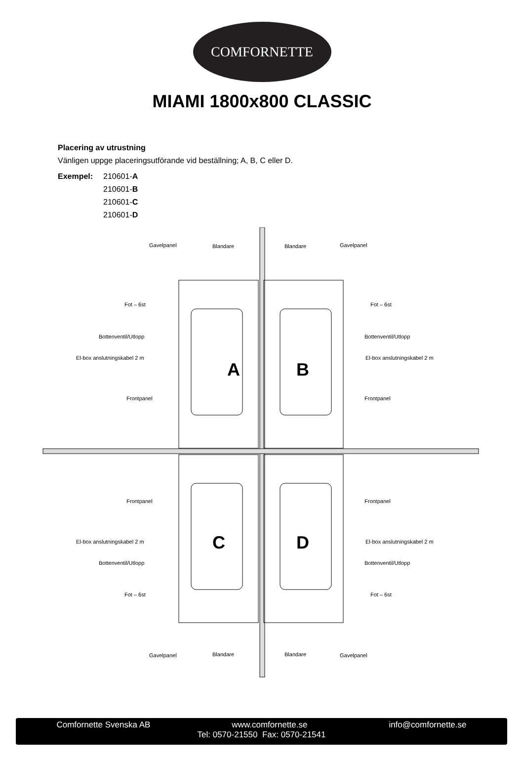COMFORNETTE
MIAMI 1800x800 CLASSIC
Placering av utrustning
Vänligen uppge placeringsutförande vid beställning; A, B, C eller D.
Exempel: 210601-A
210601-B
210601-C
210601-D
A
B
C
D
Gavelpanel
Blandare
Blandare
Gavelpanel
Fot – 6st
Fot – 6st
Bottenventil/Utlopp
Bottenventil/Utlopp
El-box anslutningskabel 2 m
El-box anslutningskabel 2 m
Frontpanel
Frontpanel
Frontpanel
Frontpanel
El-box anslutningskabel 2 m
El-box anslutningskabel 2 m
Bottenventil/Utlopp
Bottenventil/Utlopp
Fot – 6st
Fot – 6st
Gavelpanel
Blandare
Blandare
Gavelpanel
Comfornette Svenska AB www.comfornette.se info@comfornette.se
Tel: 0570-21550 Fax: 0570-21541